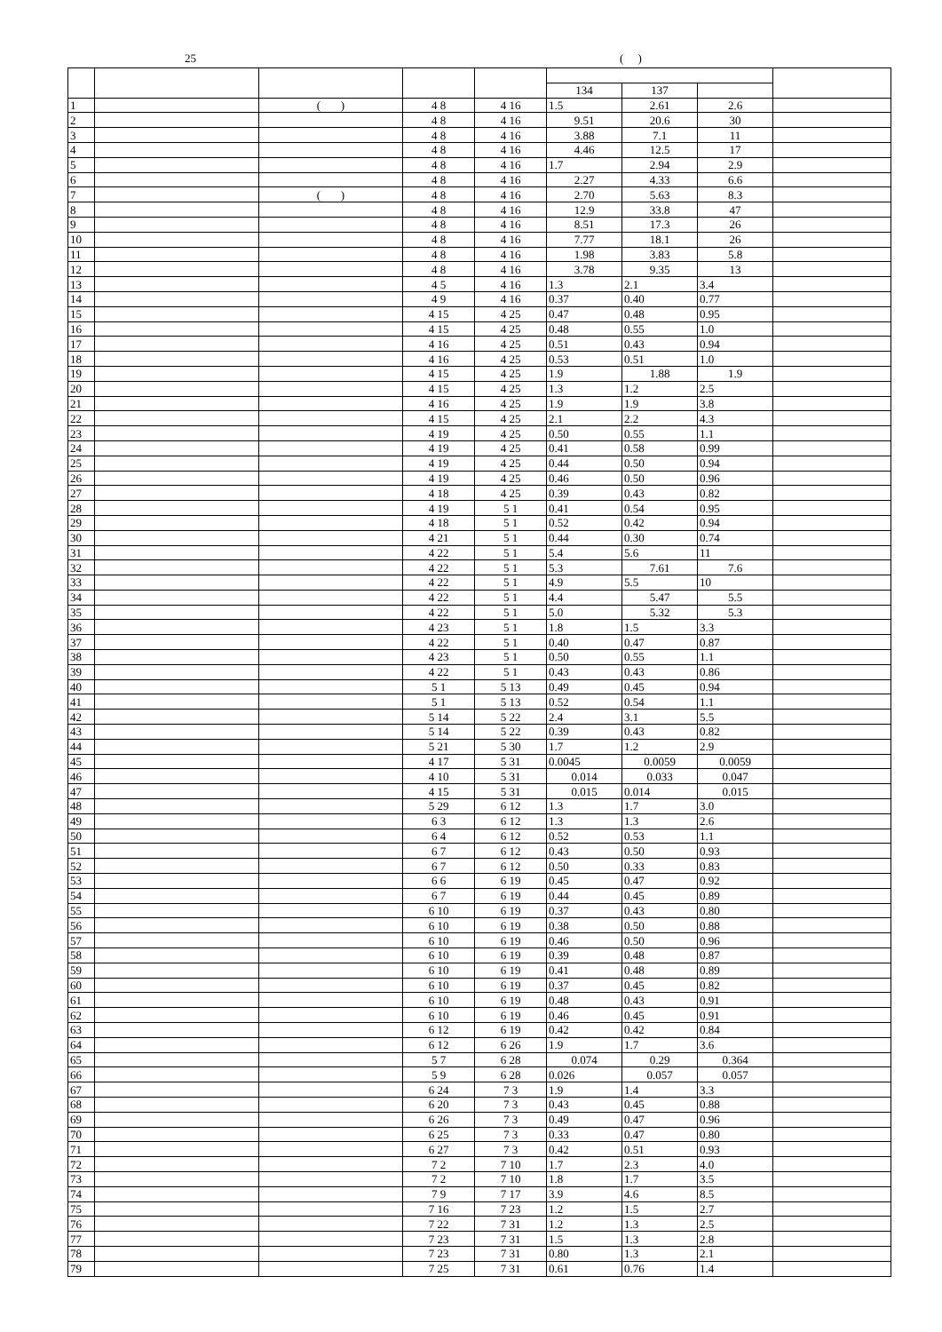25 ( )
| | | | | | 134 | 137 | | |
| --- | --- | --- | --- | --- | --- | --- | --- | --- |
| 1 | | ( ) | 4 8 | 4 16 | 1.5 | 2.61 | 2.6 | |
| 2 | | | 4 8 | 4 16 | 9.51 | 20.6 | 30 | |
| 3 | | | 4 8 | 4 16 | 3.88 | 7.1 | 11 | |
| 4 | | | 4 8 | 4 16 | 4.46 | 12.5 | 17 | |
| 5 | | | 4 8 | 4 16 | 1.7 | 2.94 | 2.9 | |
| 6 | | | 4 8 | 4 16 | 2.27 | 4.33 | 6.6 | |
| 7 | | ( ) | 4 8 | 4 16 | 2.70 | 5.63 | 8.3 | |
| 8 | | | 4 8 | 4 16 | 12.9 | 33.8 | 47 | |
| 9 | | | 4 8 | 4 16 | 8.51 | 17.3 | 26 | |
| 10 | | | 4 8 | 4 16 | 7.77 | 18.1 | 26 | |
| 11 | | | 4 8 | 4 16 | 1.98 | 3.83 | 5.8 | |
| 12 | | | 4 8 | 4 16 | 3.78 | 9.35 | 13 | |
| 13 | | | 4 5 | 4 16 | 1.3 | 2.1 | 3.4 | |
| 14 | | | 4 9 | 4 16 | 0.37 | 0.40 | 0.77 | |
| 15 | | | 4 15 | 4 25 | 0.47 | 0.48 | 0.95 | |
| 16 | | | 4 15 | 4 25 | 0.48 | 0.55 | 1.0 | |
| 17 | | | 4 16 | 4 25 | 0.51 | 0.43 | 0.94 | |
| 18 | | | 4 16 | 4 25 | 0.53 | 0.51 | 1.0 | |
| 19 | | | 4 15 | 4 25 | 1.9 | 1.88 | 1.9 | |
| 20 | | | 4 15 | 4 25 | 1.3 | 1.2 | 2.5 | |
| 21 | | | 4 16 | 4 25 | 1.9 | 1.9 | 3.8 | |
| 22 | | | 4 15 | 4 25 | 2.1 | 2.2 | 4.3 | |
| 23 | | | 4 19 | 4 25 | 0.50 | 0.55 | 1.1 | |
| 24 | | | 4 19 | 4 25 | 0.41 | 0.58 | 0.99 | |
| 25 | | | 4 19 | 4 25 | 0.44 | 0.50 | 0.94 | |
| 26 | | | 4 19 | 4 25 | 0.46 | 0.50 | 0.96 | |
| 27 | | | 4 18 | 4 25 | 0.39 | 0.43 | 0.82 | |
| 28 | | | 4 19 | 5 1 | 0.41 | 0.54 | 0.95 | |
| 29 | | | 4 18 | 5 1 | 0.52 | 0.42 | 0.94 | |
| 30 | | | 4 21 | 5 1 | 0.44 | 0.30 | 0.74 | |
| 31 | | | 4 22 | 5 1 | 5.4 | 5.6 | 11 | |
| 32 | | | 4 22 | 5 1 | 5.3 | 7.61 | 7.6 | |
| 33 | | | 4 22 | 5 1 | 4.9 | 5.5 | 10 | |
| 34 | | | 4 22 | 5 1 | 4.4 | 5.47 | 5.5 | |
| 35 | | | 4 22 | 5 1 | 5.0 | 5.32 | 5.3 | |
| 36 | | | 4 23 | 5 1 | 1.8 | 1.5 | 3.3 | |
| 37 | | | 4 22 | 5 1 | 0.40 | 0.47 | 0.87 | |
| 38 | | | 4 23 | 5 1 | 0.50 | 0.55 | 1.1 | |
| 39 | | | 4 22 | 5 1 | 0.43 | 0.43 | 0.86 | |
| 40 | | | 5 1 | 5 13 | 0.49 | 0.45 | 0.94 | |
| 41 | | | 5 1 | 5 13 | 0.52 | 0.54 | 1.1 | |
| 42 | | | 5 14 | 5 22 | 2.4 | 3.1 | 5.5 | |
| 43 | | | 5 14 | 5 22 | 0.39 | 0.43 | 0.82 | |
| 44 | | | 5 21 | 5 30 | 1.7 | 1.2 | 2.9 | |
| 45 | | | 4 17 | 5 31 | 0.0045 | 0.0059 | 0.0059 | |
| 46 | | | 4 10 | 5 31 | 0.014 | 0.033 | 0.047 | |
| 47 | | | 4 15 | 5 31 | 0.015 | 0.014 | 0.015 | |
| 48 | | | 5 29 | 6 12 | 1.3 | 1.7 | 3.0 | |
| 49 | | | 6 3 | 6 12 | 1.3 | 1.3 | 2.6 | |
| 50 | | | 6 4 | 6 12 | 0.52 | 0.53 | 1.1 | |
| 51 | | | 6 7 | 6 12 | 0.43 | 0.50 | 0.93 | |
| 52 | | | 6 7 | 6 12 | 0.50 | 0.33 | 0.83 | |
| 53 | | | 6 6 | 6 19 | 0.45 | 0.47 | 0.92 | |
| 54 | | | 6 7 | 6 19 | 0.44 | 0.45 | 0.89 | |
| 55 | | | 6 10 | 6 19 | 0.37 | 0.43 | 0.80 | |
| 56 | | | 6 10 | 6 19 | 0.38 | 0.50 | 0.88 | |
| 57 | | | 6 10 | 6 19 | 0.46 | 0.50 | 0.96 | |
| 58 | | | 6 10 | 6 19 | 0.39 | 0.48 | 0.87 | |
| 59 | | | 6 10 | 6 19 | 0.41 | 0.48 | 0.89 | |
| 60 | | | 6 10 | 6 19 | 0.37 | 0.45 | 0.82 | |
| 61 | | | 6 10 | 6 19 | 0.48 | 0.43 | 0.91 | |
| 62 | | | 6 10 | 6 19 | 0.46 | 0.45 | 0.91 | |
| 63 | | | 6 12 | 6 19 | 0.42 | 0.42 | 0.84 | |
| 64 | | | 6 12 | 6 26 | 1.9 | 1.7 | 3.6 | |
| 65 | | | 5 7 | 6 28 | 0.074 | 0.29 | 0.364 | |
| 66 | | | 5 9 | 6 28 | 0.026 | 0.057 | 0.057 | |
| 67 | | | 6 24 | 7 3 | 1.9 | 1.4 | 3.3 | |
| 68 | | | 6 20 | 7 3 | 0.43 | 0.45 | 0.88 | |
| 69 | | | 6 26 | 7 3 | 0.49 | 0.47 | 0.96 | |
| 70 | | | 6 25 | 7 3 | 0.33 | 0.47 | 0.80 | |
| 71 | | | 6 27 | 7 3 | 0.42 | 0.51 | 0.93 | |
| 72 | | | 7 2 | 7 10 | 1.7 | 2.3 | 4.0 | |
| 73 | | | 7 2 | 7 10 | 1.8 | 1.7 | 3.5 | |
| 74 | | | 7 9 | 7 17 | 3.9 | 4.6 | 8.5 | |
| 75 | | | 7 16 | 7 23 | 1.2 | 1.5 | 2.7 | |
| 76 | | | 7 22 | 7 31 | 1.2 | 1.3 | 2.5 | |
| 77 | | | 7 23 | 7 31 | 1.5 | 1.3 | 2.8 | |
| 78 | | | 7 23 | 7 31 | 0.80 | 1.3 | 2.1 | |
| 79 | | | 7 25 | 7 31 | 0.61 | 0.76 | 1.4 | |